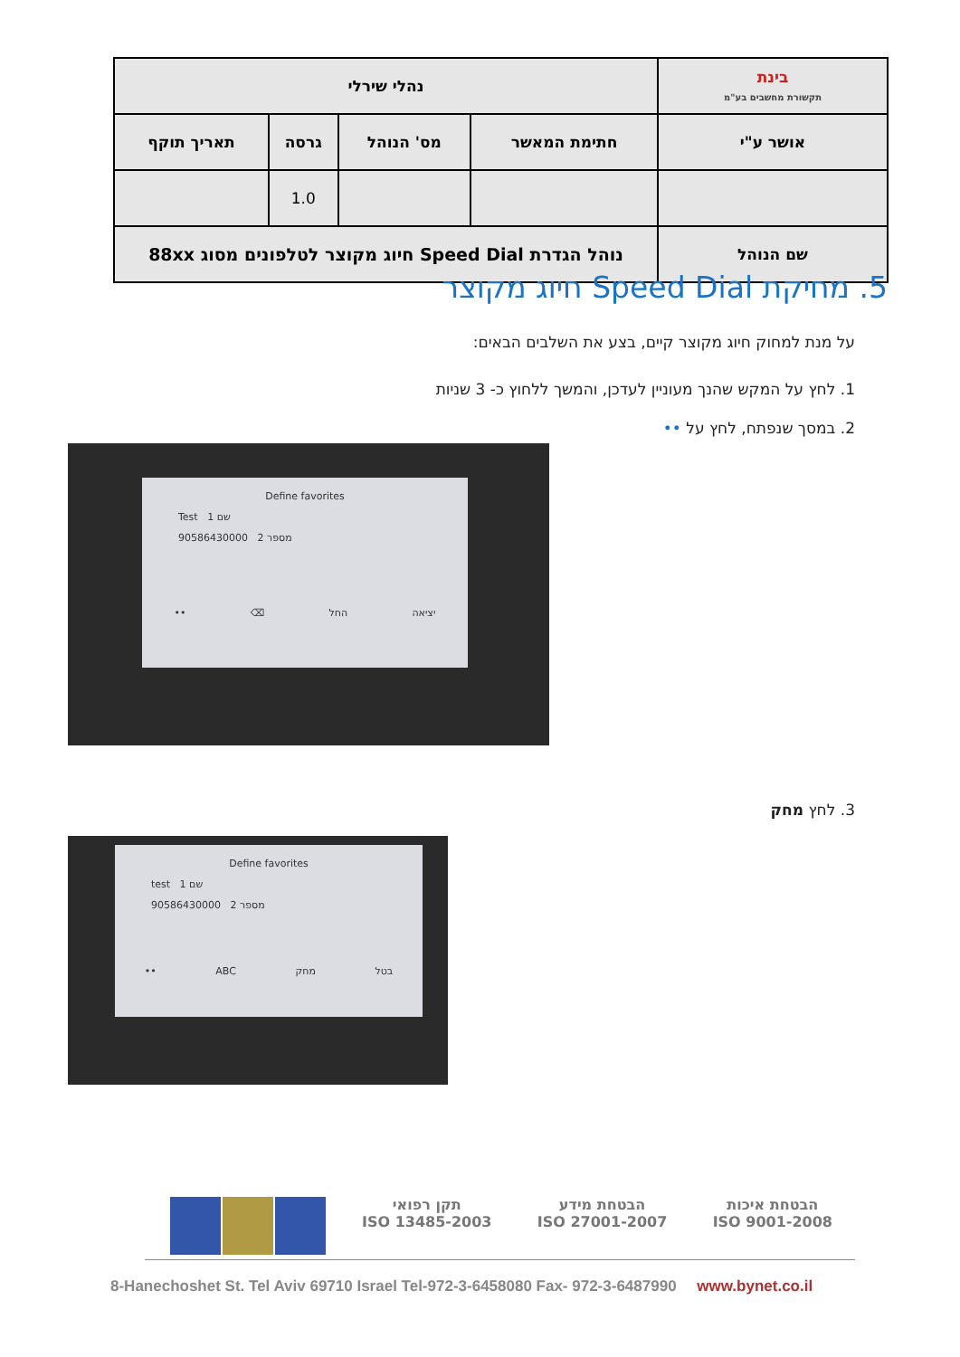| בינת תקשורת מחשבים בע"מ | נהלי שירלי | | | |
| אושר ע"י | חתימת המאשר | מס' הנוהל | גרסה | תאריך תוקף |
| | | | 1.0 | |
| שם הנוהל | נוהל הגדרת Speed Dial חיוג מקוצר לטלפונים מסוג 88xx | | | |
5. מחיקת Speed Dial חיוג מקוצר
על מנת למחוק חיוג מקוצר קיים, בצע את השלבים הבאים:
1. לחץ על המקש שהנך מעוניין לעדכן, והמשך ללחוץ כ- 3 שניות
2. במסך שנפתח, לחץ על ••
Define favorites
Test 1 שם
90586430000 2 מספר
•• ⌫ החל יציאה
3. לחץ מחק
Define favorites
test 1 שם
90586430000 2 מספר
•• ABC מחק בטל
תקן רפואי
ISO 13485-2003
הבטחת מידע
ISO 27001-2007
הבטחת איכות
ISO 9001-2008
8-Hanechoshet St. Tel Aviv 69710 Israel Tel-972-3-6458080 Fax- 972-3-6487990 www.bynet.co.il